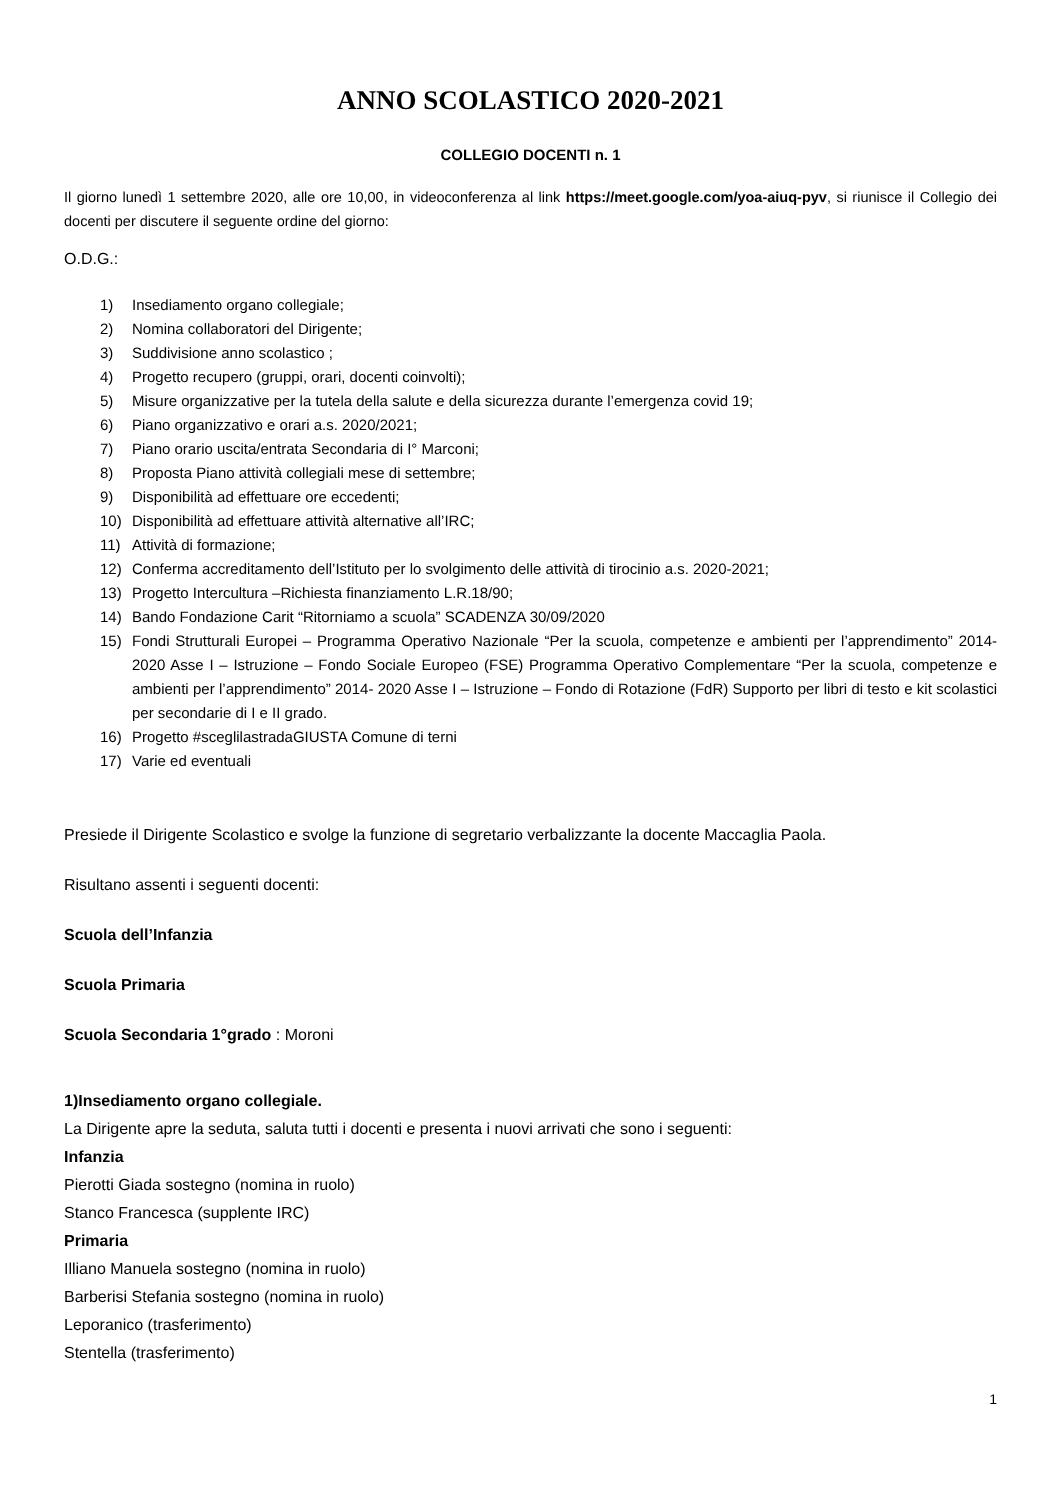ANNO SCOLASTICO 2020-2021
COLLEGIO DOCENTI n. 1
Il giorno lunedì 1 settembre 2020, alle ore 10,00, in videoconferenza al link https://meet.google.com/yoa-aiuq-pyv, si riunisce il Collegio dei docenti per discutere il seguente ordine del giorno:
O.D.G.:
1) Insediamento organo collegiale;
2) Nomina collaboratori del Dirigente;
3) Suddivisione anno scolastico ;
4) Progetto recupero (gruppi, orari, docenti coinvolti);
5) Misure organizzative per la tutela della salute e della sicurezza durante l’emergenza covid 19;
6) Piano organizzativo e orari a.s. 2020/2021;
7) Piano orario uscita/entrata Secondaria di I° Marconi;
8) Proposta Piano attività collegiali mese di settembre;
9) Disponibilità ad effettuare ore eccedenti;
10) Disponibilità ad effettuare attività alternative all’IRC;
11) Attività di formazione;
12) Conferma accreditamento dell’Istituto per lo svolgimento delle attività di tirocinio a.s. 2020-2021;
13) Progetto Intercultura –Richiesta finanziamento L.R.18/90;
14) Bando Fondazione Carit “Ritorniamo a scuola” SCADENZA 30/09/2020
15) Fondi Strutturali Europei – Programma Operativo Nazionale “Per la scuola, competenze e ambienti per l’apprendimento” 2014-2020 Asse I – Istruzione – Fondo Sociale Europeo (FSE) Programma Operativo Complementare “Per la scuola, competenze e ambienti per l’apprendimento” 2014- 2020 Asse I – Istruzione – Fondo di Rotazione (FdR) Supporto per libri di testo e kit scolastici per secondarie di I e II grado.
16) Progetto #sceglilastradaGIUSTA Comune di terni
17) Varie ed eventuali
Presiede il Dirigente Scolastico e svolge la funzione di segretario verbalizzante la docente Maccaglia Paola.
Risultano assenti i seguenti docenti:
Scuola dell’Infanzia
Scuola Primaria
Scuola Secondaria 1°grado : Moroni
1)Insediamento organo collegiale.
La Dirigente apre la seduta, saluta tutti i docenti e presenta i nuovi arrivati che sono i seguenti:
Infanzia
Pierotti Giada sostegno (nomina in ruolo)
Stanco Francesca (supplente IRC)
Primaria
Illiano Manuela sostegno (nomina in ruolo)
Barberisi Stefania sostegno (nomina in ruolo)
Leporanico (trasferimento)
Stentella (trasferimento)
1